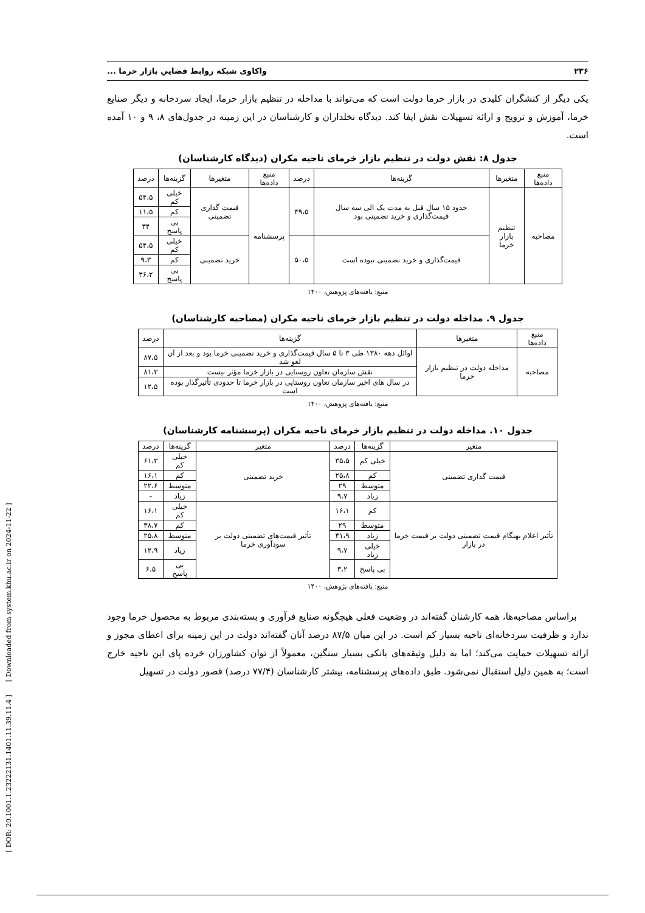[ DOR: 20.1001.1.23222131.1401.11.39.11.4 ] [ Downloaded from system.khu.ac.ir on 2024-11-22 ]
۲۳۶ واکاوی شبکه روابط فضاییِ بازار خرما ...
یکی دیگر از کنشگران کلیدی در بازار خرما دولت است که می‌تواند با مداخله در تنظیم بازار خرما، ایجاد سردخانه و دیگر صنایع خرما، آموزش و ترویج و ارائه تسهیلات نقش ایفا کند. دیدگاه نخلداران و کارشناسان در این زمینه در جدول‌های ۸، ۹ و ۱۰ آمده است.
جدول ۸: نقش دولت در تنظیم بازار خرمای ناحیه مکران (دیدگاه کارشناسان)
| منبع داده‌ها | متغیرها | گزینه‌ها | درصد | منبع داده‌ها | متغیرها | گزینه‌ها | درصد |
| --- | --- | --- | --- | --- | --- | --- | --- |
| مصاحبه | تنظیم بازار خرما | حدود ۱۵ سال قبل به مدت یک الی سه سال قیمت‌گذاری و خرید تضمینی بود | ۴۹،۵ | پرسشنامه | قیمت گذاری تضمینی | خیلی کم | ۵۴،۵ |
| | | | | | | کم | ۱۱،۵ |
| | | | | | | بی پاسخ | ۳۴ |
| | | قیمت‌گذاری و خرید تضمینی نبوده است | ۵۰،۵ | | خرید تضمینی | خیلی کم | ۵۴،۵ |
| | | | | | | کم | ۹،۳ |
| | | | | | | بی پاسخ | ۳۶،۲ |
منبع: یافته‌های پژوهش، ۱۴۰۰
جدول ۹. مداخله دولت در تنظیم بازار خرمای ناحیه مکران (مصاحبه کارشناسان)
| منبع داده‌ها | متغیرها | گزینه‌ها | درصد |
| --- | --- | --- | --- |
| مصاحبه | مداخله دولت در تنظیم بازار خرما | اوائل دهه ۱۳۸۰ طی ۳ تا ۵ سال قیمت‌گذاری و خرید تضمینی خرما بود و بعد از آن لغو شد | ۸۷،۵ |
| | | نقش سازمان تعاون روستایی در بازار خرما مؤثر نیست | ۸۱،۳ |
| | | در سال های اخیر سازمان تعاون روستایی در بازار خرما تا حدودی تأثیرگذار بوده است | ۱۲،۵ |
منبع: یافته‌های پژوهش، ۱۴۰۰
جدول ۱۰. مداخله دولت در تنظیم بازار خرمای ناحیه مکران (پرسشنامه کارشناسان)
| متغیر | گزینه‌ها | درصد | متغیر | گزینه‌ها | درصد |
| --- | --- | --- | --- | --- | --- |
| قیمت گذاری تضمینی | خیلی کم | ۳۵،۵ | خرید تضمینی | خیلی کم | ۶۱،۳ |
| | کم | ۲۵،۸ | | کم | ۱۶،۱ |
| | متوسط | ۲۹ | | متوسط | ۲۲،۶ |
| | زیاد | ۹،۷ | | زیاد | - |
| تأثیر اعلام بهنگام قیمت تضمینی دولت بر قیمت خرما در بازار | کم | ۱۶،۱ | تأثیر قیمت‌های تضمینی دولت بر سودآوری خرما | خیلی کم | ۱۶،۱ |
| | متوسط | ۲۹ | | کم | ۳۸،۷ |
| | زیاد | ۴۱،۹ | | متوسط | ۲۵،۸ |
| | خیلی زیاد | ۹،۷ | | زیاد | ۱۲،۹ |
| | بی پاسخ | ۳،۲ | | بی پاسخ | ۶،۵ |
منبع: یافته‌های پژوهش، ۱۴۰۰
براساس مصاحبه‌ها، همه کارشنان گفته‌اند در وضعیت فعلی هیچگونه صنایع فرآوری و بسته‌بندی مربوط به محصول خرما وجود ندارد و ظرفیت سردخانه‌ای ناحیه بسیار کم است. در این میان ۸۷/۵ درصد آنان گفته‌اند دولت در این زمینه برای اعطای مجوز و ارائه تسهیلات حمایت می‌کند؛ اما به دلیل وثیقه‌های بانکی بسیار سنگین، معمولاً از توان کشاورزان خرده پای این ناحیه خارج است؛ به همین دلیل استقبال نمی‌شود. طبق داده‌های پرسشنامه، بیشتر کارشناسان (۷۷/۴ درصد) قصور دولت در تسهیل